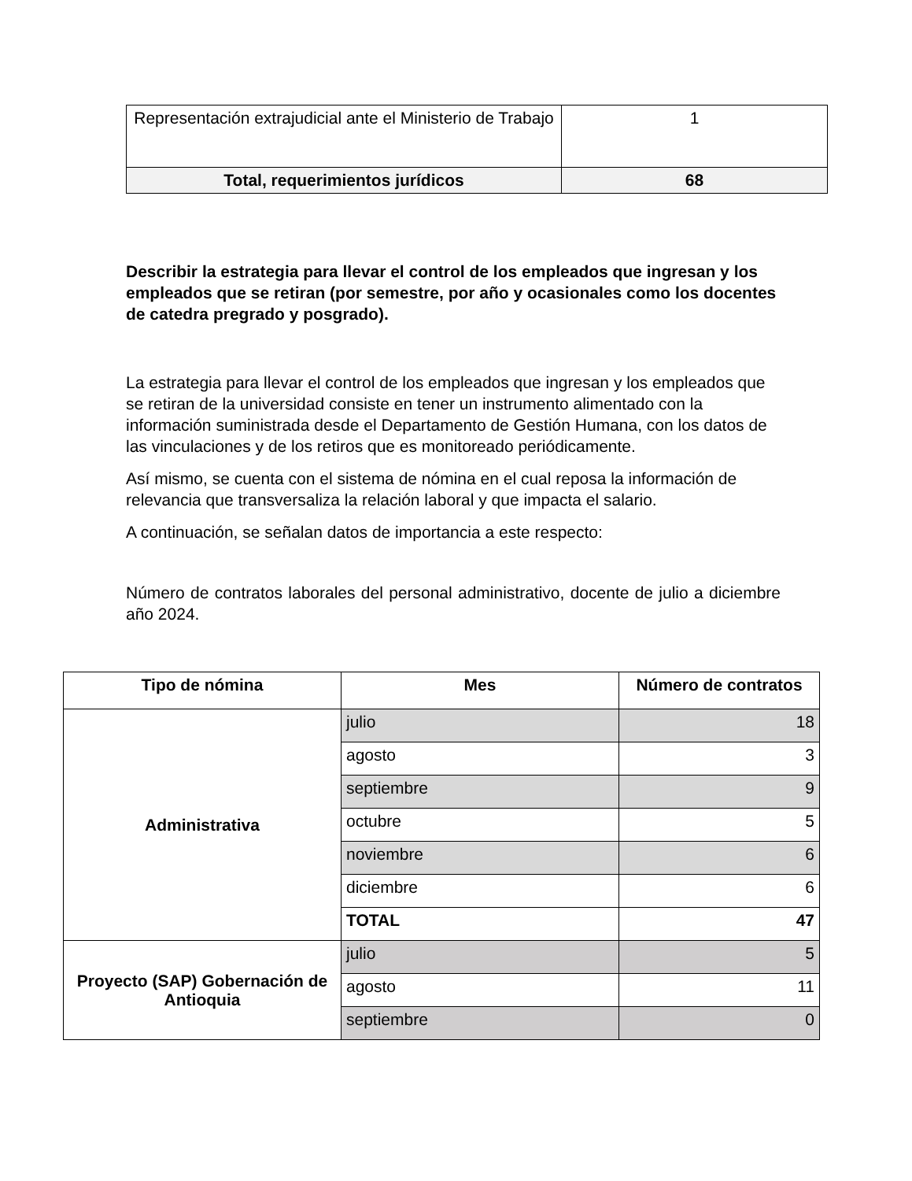| Representación extrajudicial ante el Ministerio de Trabajo | 1 |
| Total, requerimientos jurídicos | 68 |
Describir la estrategia para llevar el control de los empleados que ingresan y los empleados que se retiran (por semestre, por año y ocasionales como los docentes de catedra pregrado y posgrado).
La estrategia para llevar el control de los empleados que ingresan y los empleados que se retiran de la universidad consiste en tener un instrumento alimentado con la información suministrada desde el Departamento de Gestión Humana, con los datos de las vinculaciones y de los retiros que es monitoreado periódicamente.
Así mismo, se cuenta con el sistema de nómina en el cual reposa la información de relevancia que transversaliza la relación laboral y que impacta el salario.
A continuación, se señalan datos de importancia a este respecto:
Número de contratos laborales del personal administrativo, docente de julio a diciembre año 2024.
| Tipo de nómina | Mes | Número de contratos |
| --- | --- | --- |
| Administrativa | julio | 18 |
| | agosto | 3 |
| | septiembre | 9 |
| | octubre | 5 |
| | noviembre | 6 |
| | diciembre | 6 |
| | TOTAL | 47 |
| Proyecto (SAP) Gobernación de Antioquia | julio | 5 |
| | agosto | 11 |
| | septiembre | 0 |